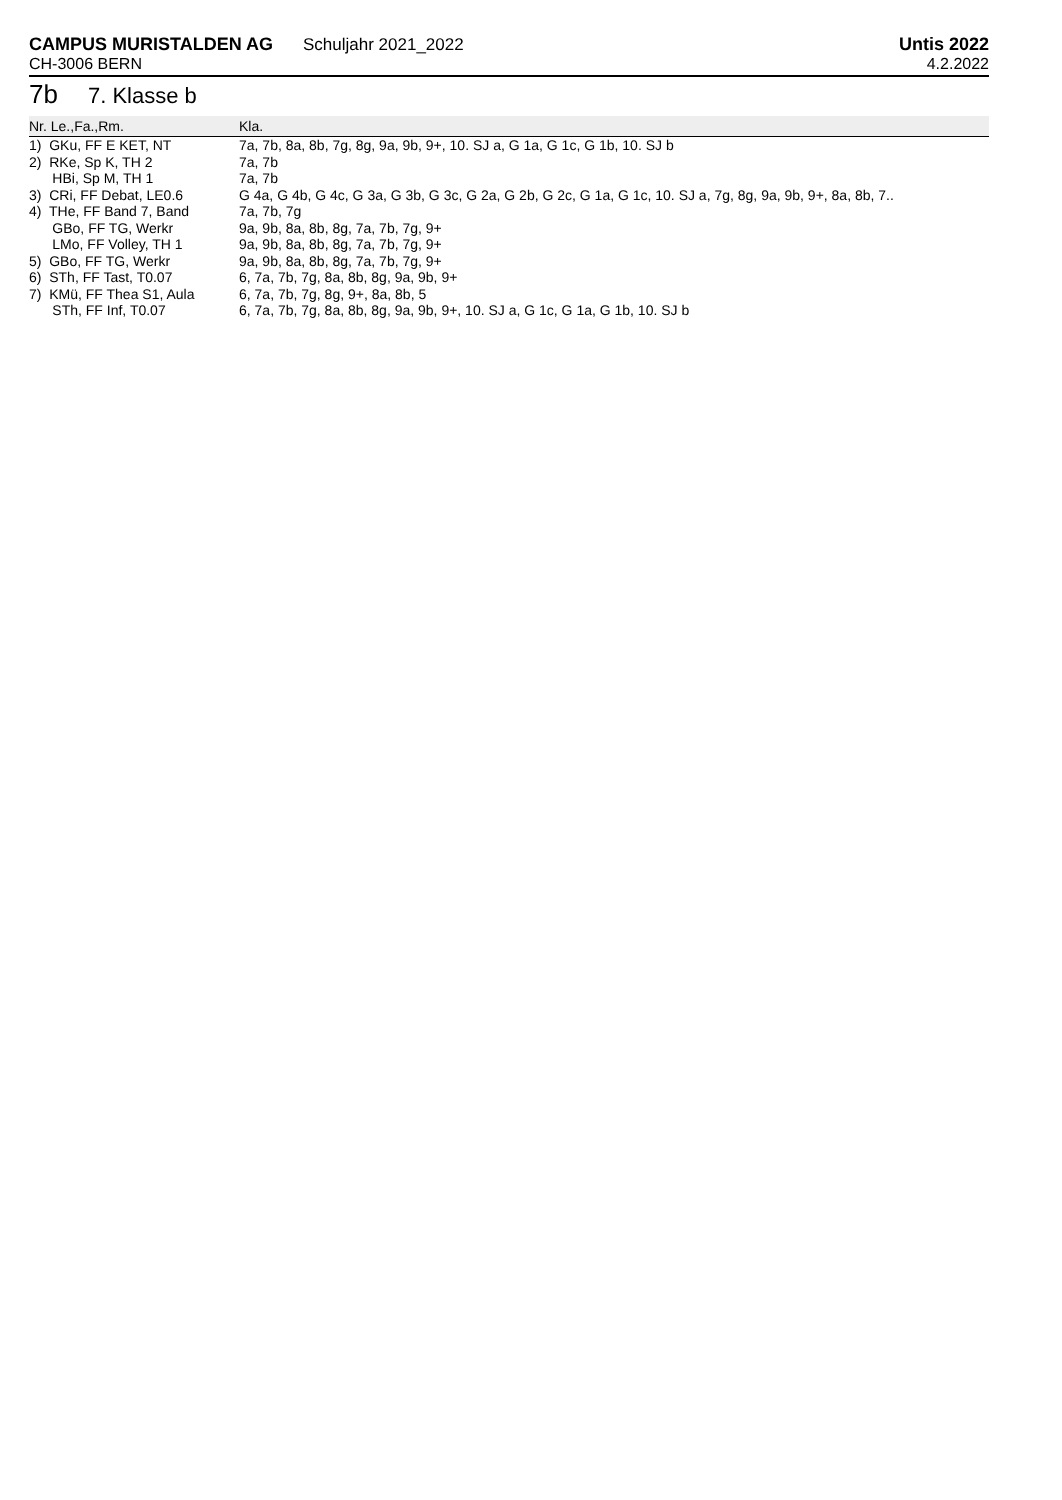CAMPUS MURISTALDEN AG Schuljahr 2021_2022
CH-3006 BERN
Untis 2022
4.2.2022
7b 7. Klasse b
| Nr. Le.,Fa.,Rm. | Kla. |
| --- | --- |
| 1) GKu, FF E KET, NT | 7a, 7b, 8a, 8b, 7g, 8g, 9a, 9b, 9+, 10. SJ a, G 1a, G 1c, G 1b, 10. SJ b |
| 2) RKe, Sp K, TH 2 | 7a, 7b |
| HBi, Sp M, TH 1 | 7a, 7b |
| 3) CRi, FF Debat, LE0.6 | G 4a, G 4b, G 4c, G 3a, G 3b, G 3c, G 2a, G 2b, G 2c, G 1a, G 1c, 10. SJ a, 7g, 8g, 9a, 9b, 9+, 8a, 8b, 7.. |
| 4) THe, FF Band 7, Band | 7a, 7b, 7g |
| GBo, FF TG, Werkr | 9a, 9b, 8a, 8b, 8g, 7a, 7b, 7g, 9+ |
| LMo, FF Volley, TH 1 | 9a, 9b, 8a, 8b, 8g, 7a, 7b, 7g, 9+ |
| 5) GBo, FF TG, Werkr | 9a, 9b, 8a, 8b, 8g, 7a, 7b, 7g, 9+ |
| 6) STh, FF Tast, T0.07 | 6, 7a, 7b, 7g, 8a, 8b, 8g, 9a, 9b, 9+ |
| 7) KMü, FF Thea S1, Aula | 6, 7a, 7b, 7g, 8g, 9+, 8a, 8b, 5 |
| STh, FF Inf, T0.07 | 6, 7a, 7b, 7g, 8a, 8b, 8g, 9a, 9b, 9+, 10. SJ a, G 1c, G 1a, G 1b, 10. SJ b |